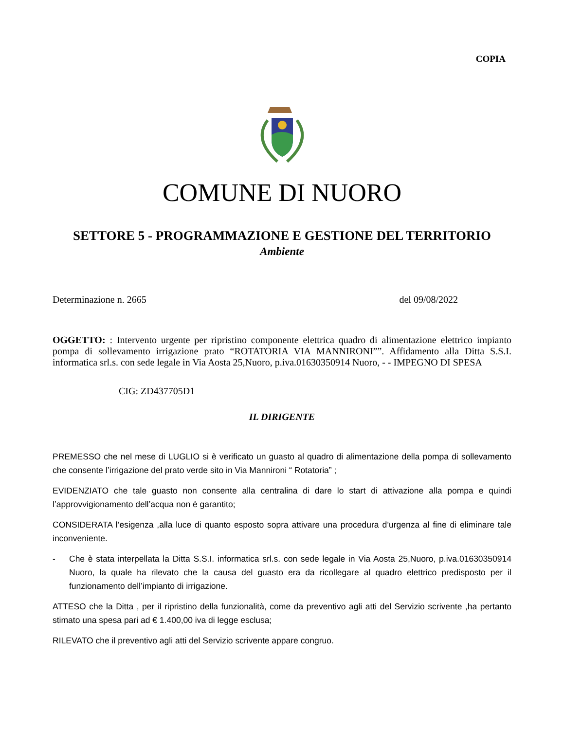COPIA
COMUNE DI NUORO
SETTORE 5 - PROGRAMMAZIONE E GESTIONE DEL TERRITORIO
Ambiente
Determinazione n. 2665 del 09/08/2022
OGGETTO: : Intervento urgente per ripristino componente elettrica quadro di alimentazione elettrico impianto pompa di sollevamento irrigazione prato “ROTATORIA VIA MANNIRONI””. Affidamento alla Ditta S.S.I. informatica srl.s. con sede legale in Via Aosta 25,Nuoro, p.iva.01630350914 Nuoro, - - IMPEGNO DI SPESA
CIG: ZD437705D1
IL DIRIGENTE
PREMESSO che nel mese di LUGLIO si è verificato un guasto al quadro di alimentazione della pompa di sollevamento che consente l’irrigazione del prato verde sito in Via Mannironi “ Rotatoria” ;
EVIDENZIATO che tale guasto non consente alla centralina di dare lo start di attivazione alla pompa e quindi l’approvvigionamento dell’acqua non è garantito;
CONSIDERATA l’esigenza ,alla luce di quanto esposto sopra attivare una procedura d’urgenza al fine di eliminare tale inconveniente.
- Che è stata interpellata la Ditta S.S.I. informatica srl.s. con sede legale in Via Aosta 25,Nuoro, p.iva.01630350914 Nuoro, la quale ha rilevato che la causa del guasto era da ricollegare al quadro elettrico predisposto per il funzionamento dell’impianto di irrigazione.
ATTESO che la Ditta , per il ripristino della funzionalità, come da preventivo agli atti del Servizio scrivente ,ha pertanto stimato una spesa pari ad € 1.400,00 iva di legge esclusa;
RILEVATO che il preventivo agli atti del Servizio scrivente appare congruo.